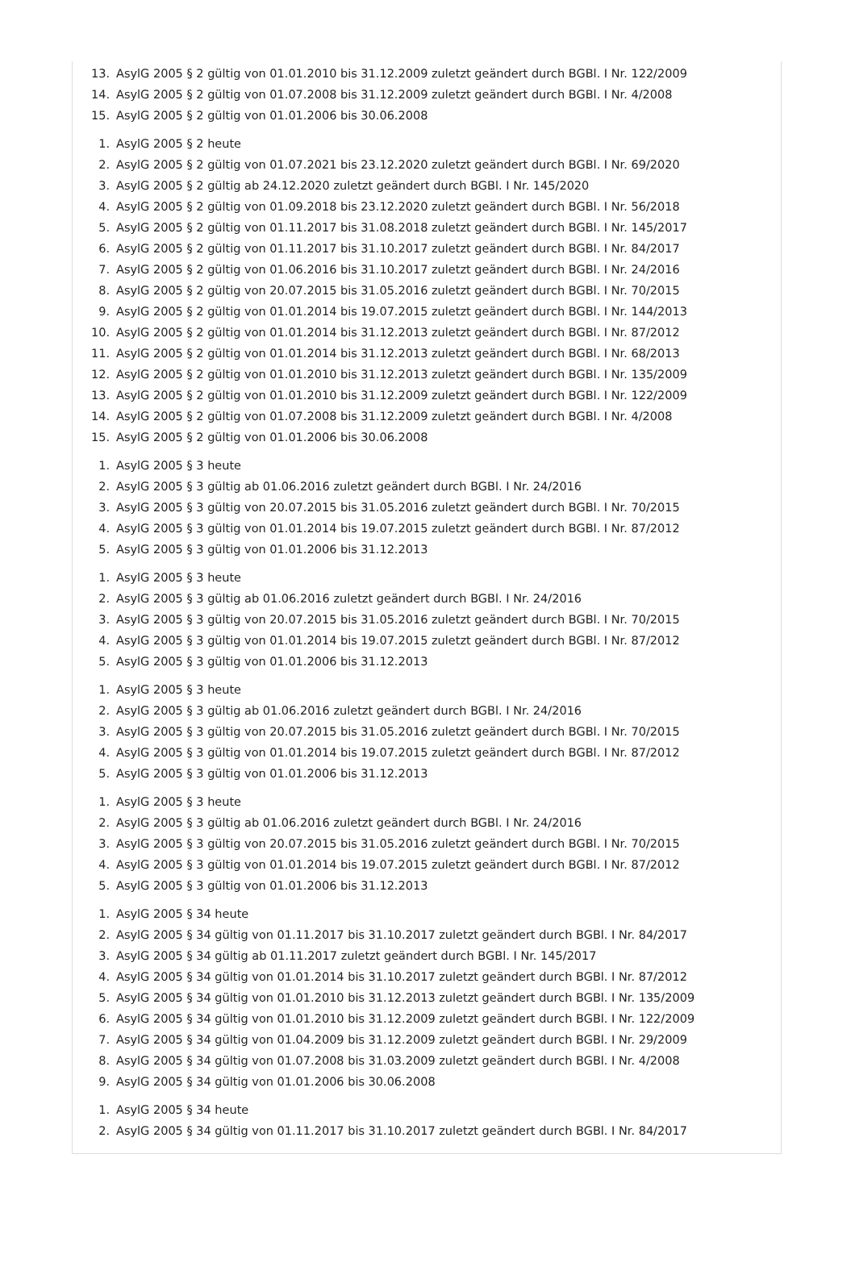13. AsylG 2005 § 2 gültig von 01.01.2010 bis 31.12.2009 zuletzt geändert durch BGBl. I Nr. 122/2009
14. AsylG 2005 § 2 gültig von 01.07.2008 bis 31.12.2009 zuletzt geändert durch BGBl. I Nr. 4/2008
15. AsylG 2005 § 2 gültig von 01.01.2006 bis 30.06.2008
1. AsylG 2005 § 2 heute
2. AsylG 2005 § 2 gültig von 01.07.2021 bis 23.12.2020 zuletzt geändert durch BGBl. I Nr. 69/2020
3. AsylG 2005 § 2 gültig ab 24.12.2020 zuletzt geändert durch BGBl. I Nr. 145/2020
4. AsylG 2005 § 2 gültig von 01.09.2018 bis 23.12.2020 zuletzt geändert durch BGBl. I Nr. 56/2018
5. AsylG 2005 § 2 gültig von 01.11.2017 bis 31.08.2018 zuletzt geändert durch BGBl. I Nr. 145/2017
6. AsylG 2005 § 2 gültig von 01.11.2017 bis 31.10.2017 zuletzt geändert durch BGBl. I Nr. 84/2017
7. AsylG 2005 § 2 gültig von 01.06.2016 bis 31.10.2017 zuletzt geändert durch BGBl. I Nr. 24/2016
8. AsylG 2005 § 2 gültig von 20.07.2015 bis 31.05.2016 zuletzt geändert durch BGBl. I Nr. 70/2015
9. AsylG 2005 § 2 gültig von 01.01.2014 bis 19.07.2015 zuletzt geändert durch BGBl. I Nr. 144/2013
10. AsylG 2005 § 2 gültig von 01.01.2014 bis 31.12.2013 zuletzt geändert durch BGBl. I Nr. 87/2012
11. AsylG 2005 § 2 gültig von 01.01.2014 bis 31.12.2013 zuletzt geändert durch BGBl. I Nr. 68/2013
12. AsylG 2005 § 2 gültig von 01.01.2010 bis 31.12.2013 zuletzt geändert durch BGBl. I Nr. 135/2009
13. AsylG 2005 § 2 gültig von 01.01.2010 bis 31.12.2009 zuletzt geändert durch BGBl. I Nr. 122/2009
14. AsylG 2005 § 2 gültig von 01.07.2008 bis 31.12.2009 zuletzt geändert durch BGBl. I Nr. 4/2008
15. AsylG 2005 § 2 gültig von 01.01.2006 bis 30.06.2008
1. AsylG 2005 § 3 heute
2. AsylG 2005 § 3 gültig ab 01.06.2016 zuletzt geändert durch BGBl. I Nr. 24/2016
3. AsylG 2005 § 3 gültig von 20.07.2015 bis 31.05.2016 zuletzt geändert durch BGBl. I Nr. 70/2015
4. AsylG 2005 § 3 gültig von 01.01.2014 bis 19.07.2015 zuletzt geändert durch BGBl. I Nr. 87/2012
5. AsylG 2005 § 3 gültig von 01.01.2006 bis 31.12.2013
1. AsylG 2005 § 3 heute
2. AsylG 2005 § 3 gültig ab 01.06.2016 zuletzt geändert durch BGBl. I Nr. 24/2016
3. AsylG 2005 § 3 gültig von 20.07.2015 bis 31.05.2016 zuletzt geändert durch BGBl. I Nr. 70/2015
4. AsylG 2005 § 3 gültig von 01.01.2014 bis 19.07.2015 zuletzt geändert durch BGBl. I Nr. 87/2012
5. AsylG 2005 § 3 gültig von 01.01.2006 bis 31.12.2013
1. AsylG 2005 § 3 heute
2. AsylG 2005 § 3 gültig ab 01.06.2016 zuletzt geändert durch BGBl. I Nr. 24/2016
3. AsylG 2005 § 3 gültig von 20.07.2015 bis 31.05.2016 zuletzt geändert durch BGBl. I Nr. 70/2015
4. AsylG 2005 § 3 gültig von 01.01.2014 bis 19.07.2015 zuletzt geändert durch BGBl. I Nr. 87/2012
5. AsylG 2005 § 3 gültig von 01.01.2006 bis 31.12.2013
1. AsylG 2005 § 3 heute
2. AsylG 2005 § 3 gültig ab 01.06.2016 zuletzt geändert durch BGBl. I Nr. 24/2016
3. AsylG 2005 § 3 gültig von 20.07.2015 bis 31.05.2016 zuletzt geändert durch BGBl. I Nr. 70/2015
4. AsylG 2005 § 3 gültig von 01.01.2014 bis 19.07.2015 zuletzt geändert durch BGBl. I Nr. 87/2012
5. AsylG 2005 § 3 gültig von 01.01.2006 bis 31.12.2013
1. AsylG 2005 § 34 heute
2. AsylG 2005 § 34 gültig von 01.11.2017 bis 31.10.2017 zuletzt geändert durch BGBl. I Nr. 84/2017
3. AsylG 2005 § 34 gültig ab 01.11.2017 zuletzt geändert durch BGBl. I Nr. 145/2017
4. AsylG 2005 § 34 gültig von 01.01.2014 bis 31.10.2017 zuletzt geändert durch BGBl. I Nr. 87/2012
5. AsylG 2005 § 34 gültig von 01.01.2010 bis 31.12.2013 zuletzt geändert durch BGBl. I Nr. 135/2009
6. AsylG 2005 § 34 gültig von 01.01.2010 bis 31.12.2009 zuletzt geändert durch BGBl. I Nr. 122/2009
7. AsylG 2005 § 34 gültig von 01.04.2009 bis 31.12.2009 zuletzt geändert durch BGBl. I Nr. 29/2009
8. AsylG 2005 § 34 gültig von 01.07.2008 bis 31.03.2009 zuletzt geändert durch BGBl. I Nr. 4/2008
9. AsylG 2005 § 34 gültig von 01.01.2006 bis 30.06.2008
1. AsylG 2005 § 34 heute
2. AsylG 2005 § 34 gültig von 01.11.2017 bis 31.10.2017 zuletzt geändert durch BGBl. I Nr. 84/2017